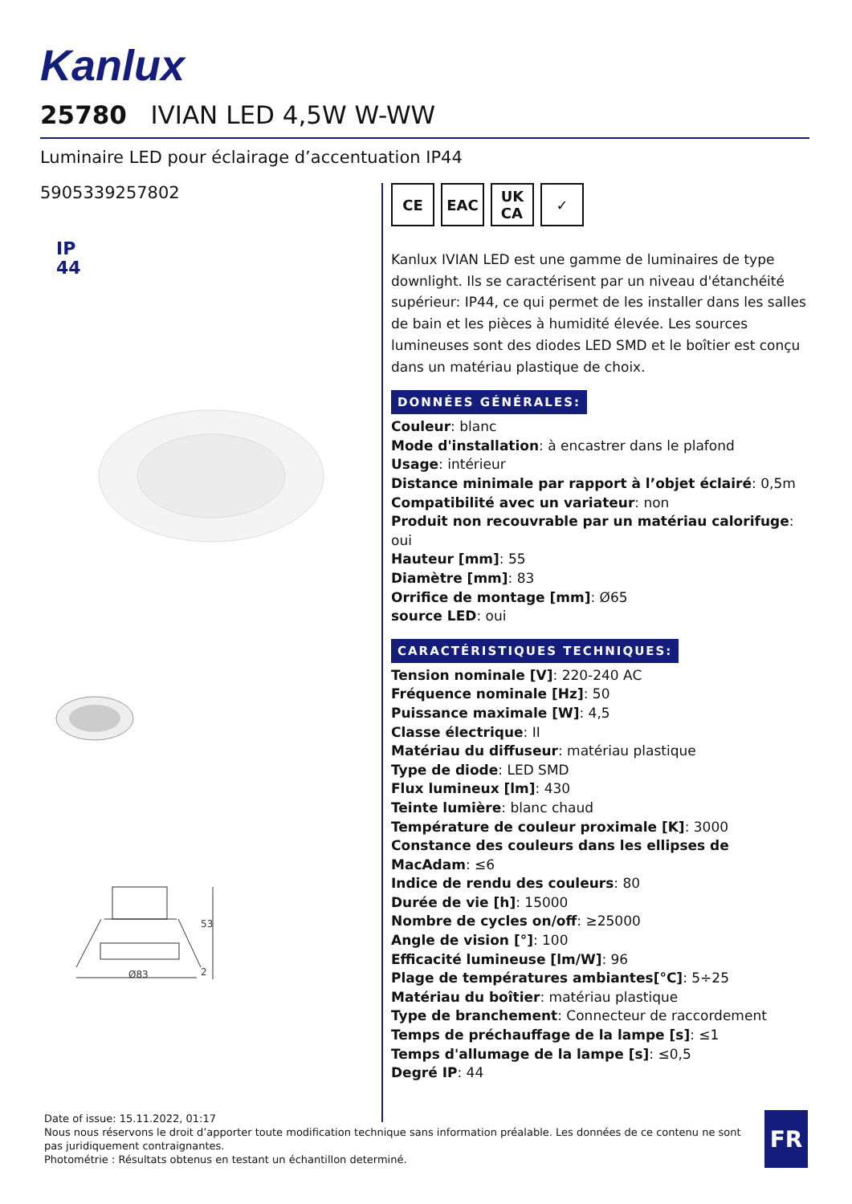Kanlux
25780 IVIAN LED 4,5W W-WW
Luminaire LED pour éclairage d’accentuation IP44
5905339257802
IP
44
Ø83
53
2
CE EAC UK
CA
✓
Kanlux IVIAN LED est une gamme de luminaires de type downlight. Ils se caractérisent par un niveau d'étanchéité supérieur: IP44, ce qui permet de les installer dans les salles de bain et les pièces à humidité élevée. Les sources lumineuses sont des diodes LED SMD et le boîtier est conçu dans un matériau plastique de choix.
DONNÉES GÉNÉRALES:
Couleur: blanc
Mode d'installation: à encastrer dans le plafond
Usage: intérieur
Distance minimale par rapport à l’objet éclairé: 0,5m
Compatibilité avec un variateur: non
Produit non recouvrable par un matériau calorifuge: oui
Hauteur [mm]: 55
Diamètre [mm]: 83
Orrifice de montage [mm]: Ø65
source LED: oui
CARACTÉRISTIQUES TECHNIQUES:
Tension nominale [V]: 220-240 AC
Fréquence nominale [Hz]: 50
Puissance maximale [W]: 4,5
Classe électrique: II
Matériau du diffuseur: matériau plastique
Type de diode: LED SMD
Flux lumineux [lm]: 430
Teinte lumière: blanc chaud
Température de couleur proximale [K]: 3000
Constance des couleurs dans les ellipses de MacAdam: ≤6
Indice de rendu des couleurs: 80
Durée de vie [h]: 15000
Nombre de cycles on/off: ≥25000
Angle de vision [°]: 100
Efficacité lumineuse [lm/W]: 96
Plage de températures ambiantes[°C]: 5÷25
Matériau du boîtier: matériau plastique
Type de branchement: Connecteur de raccordement
Temps de préchauffage de la lampe [s]: ≤1
Temps d'allumage de la lampe [s]: ≤0,5
Degré IP: 44
Date of issue: 15.11.2022, 01:17
Nous nous réservons le droit d’apporter toute modification technique sans information préalable. Les données de ce contenu ne sont pas juridiquement contraignantes.
Photométrie : Résultats obtenus en testant un échantillon determiné.
FR